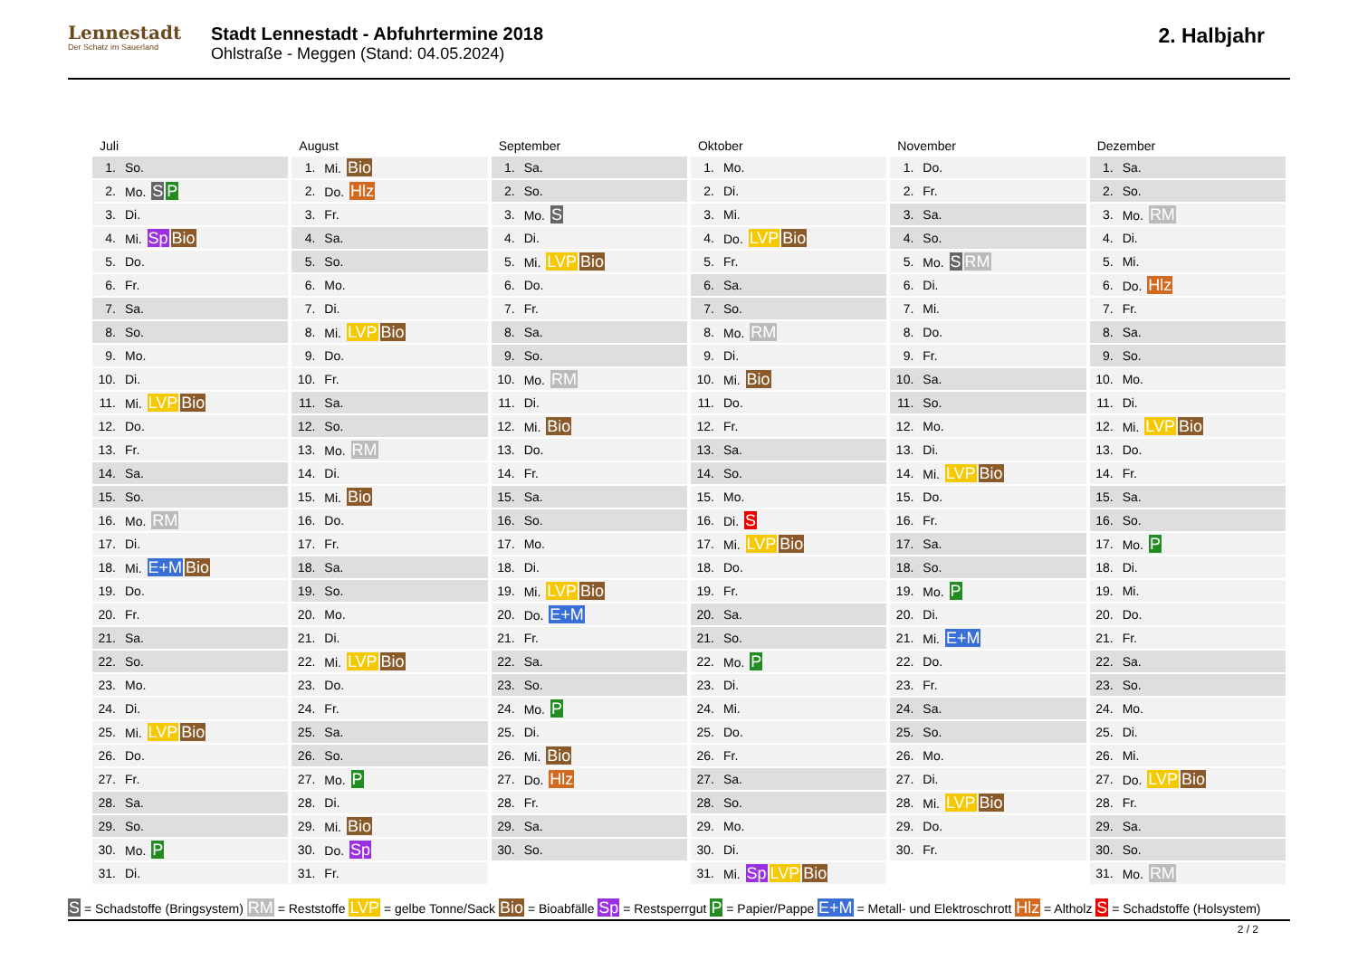Lennestadt
Der Schatz im Sauerland
Stadt Lennestadt - Abfuhrtermine 2018
Ohlstraße - Meggen (Stand: 04.05.2024)
2. Halbjahr
Juli
| 1. | So. |
| 2. | Mo. S P |
| 3. | Di. |
| 4. | Mi. Sp Bio |
| 5. | Do. |
| 6. | Fr. |
| 7. | Sa. |
| 8. | So. |
| 9. | Mo. |
| 10. | Di. |
| 11. | Mi. LVP Bio |
| 12. | Do. |
| 13. | Fr. |
| 14. | Sa. |
| 15. | So. |
| 16. | Mo. RM |
| 17. | Di. |
| 18. | Mi. E+M Bio |
| 19. | Do. |
| 20. | Fr. |
| 21. | Sa. |
| 22. | So. |
| 23. | Mo. |
| 24. | Di. |
| 25. | Mi. LVP Bio |
| 26. | Do. |
| 27. | Fr. |
| 28. | Sa. |
| 29. | So. |
| 30. | Mo. P |
| 31. | Di. |
August
| 1. | Mi. Bio |
| 2. | Do. Hlz |
| 3. | Fr. |
| 4. | Sa. |
| 5. | So. |
| 6. | Mo. |
| 7. | Di. |
| 8. | Mi. LVP Bio |
| 9. | Do. |
| 10. | Fr. |
| 11. | Sa. |
| 12. | So. |
| 13. | Mo. RM |
| 14. | Di. |
| 15. | Mi. Bio |
| 16. | Do. |
| 17. | Fr. |
| 18. | Sa. |
| 19. | So. |
| 20. | Mo. |
| 21. | Di. |
| 22. | Mi. LVP Bio |
| 23. | Do. |
| 24. | Fr. |
| 25. | Sa. |
| 26. | So. |
| 27. | Mo. P |
| 28. | Di. |
| 29. | Mi. Bio |
| 30. | Do. Sp |
| 31. | Fr. |
September
| 1. | Sa. |
| 2. | So. |
| 3. | Mo. S |
| 4. | Di. |
| 5. | Mi. LVP Bio |
| 6. | Do. |
| 7. | Fr. |
| 8. | Sa. |
| 9. | So. |
| 10. | Mo. RM |
| 11. | Di. |
| 12. | Mi. Bio |
| 13. | Do. |
| 14. | Fr. |
| 15. | Sa. |
| 16. | So. |
| 17. | Mo. |
| 18. | Di. |
| 19. | Mi. LVP Bio |
| 20. | Do. E+M |
| 21. | Fr. |
| 22. | Sa. |
| 23. | So. |
| 24. | Mo. P |
| 25. | Di. |
| 26. | Mi. Bio |
| 27. | Do. Hlz |
| 28. | Fr. |
| 29. | Sa. |
| 30. | So. |
Oktober
| 1. | Mo. |
| 2. | Di. |
| 3. | Mi. |
| 4. | Do. LVP Bio |
| 5. | Fr. |
| 6. | Sa. |
| 7. | So. |
| 8. | Mo. RM |
| 9. | Di. |
| 10. | Mi. Bio |
| 11. | Do. |
| 12. | Fr. |
| 13. | Sa. |
| 14. | So. |
| 15. | Mo. |
| 16. | Di. S |
| 17. | Mi. LVP Bio |
| 18. | Do. |
| 19. | Fr. |
| 20. | Sa. |
| 21. | So. |
| 22. | Mo. P |
| 23. | Di. |
| 24. | Mi. |
| 25. | Do. |
| 26. | Fr. |
| 27. | Sa. |
| 28. | So. |
| 29. | Mo. |
| 30. | Di. |
| 31. | Mi. Sp LVP Bio |
November
| 1. | Do. |
| 2. | Fr. |
| 3. | Sa. |
| 4. | So. |
| 5. | Mo. S RM |
| 6. | Di. |
| 7. | Mi. |
| 8. | Do. |
| 9. | Fr. |
| 10. | Sa. |
| 11. | So. |
| 12. | Mo. |
| 13. | Di. |
| 14. | Mi. LVP Bio |
| 15. | Do. |
| 16. | Fr. |
| 17. | Sa. |
| 18. | So. |
| 19. | Mo. P |
| 20. | Di. |
| 21. | Mi. E+M |
| 22. | Do. |
| 23. | Fr. |
| 24. | Sa. |
| 25. | So. |
| 26. | Mo. |
| 27. | Di. |
| 28. | Mi. LVP Bio |
| 29. | Do. |
| 30. | Fr. |
Dezember
| 1. | Sa. |
| 2. | So. |
| 3. | Mo. RM |
| 4. | Di. |
| 5. | Mi. |
| 6. | Do. Hlz |
| 7. | Fr. |
| 8. | Sa. |
| 9. | So. |
| 10. | Mo. |
| 11. | Di. |
| 12. | Mi. LVP Bio |
| 13. | Do. |
| 14. | Fr. |
| 15. | Sa. |
| 16. | So. |
| 17. | Mo. P |
| 18. | Di. |
| 19. | Mi. |
| 20. | Do. |
| 21. | Fr. |
| 22. | Sa. |
| 23. | So. |
| 24. | Mo. |
| 25. | Di. |
| 26. | Mi. |
| 27. | Do. LVP Bio |
| 28. | Fr. |
| 29. | Sa. |
| 30. | So. |
| 31. | Mo. RM |
S = Schadstoffe (Bringsystem) RM = Reststoffe LVP = gelbe Tonne/Sack Bio = Bioabfälle Sp = Restsperrgut P = Papier/Pappe E+M = Metall- und Elektroschrott Hlz = Altholz S = Schadstoffe (Holsystem)
2 / 2